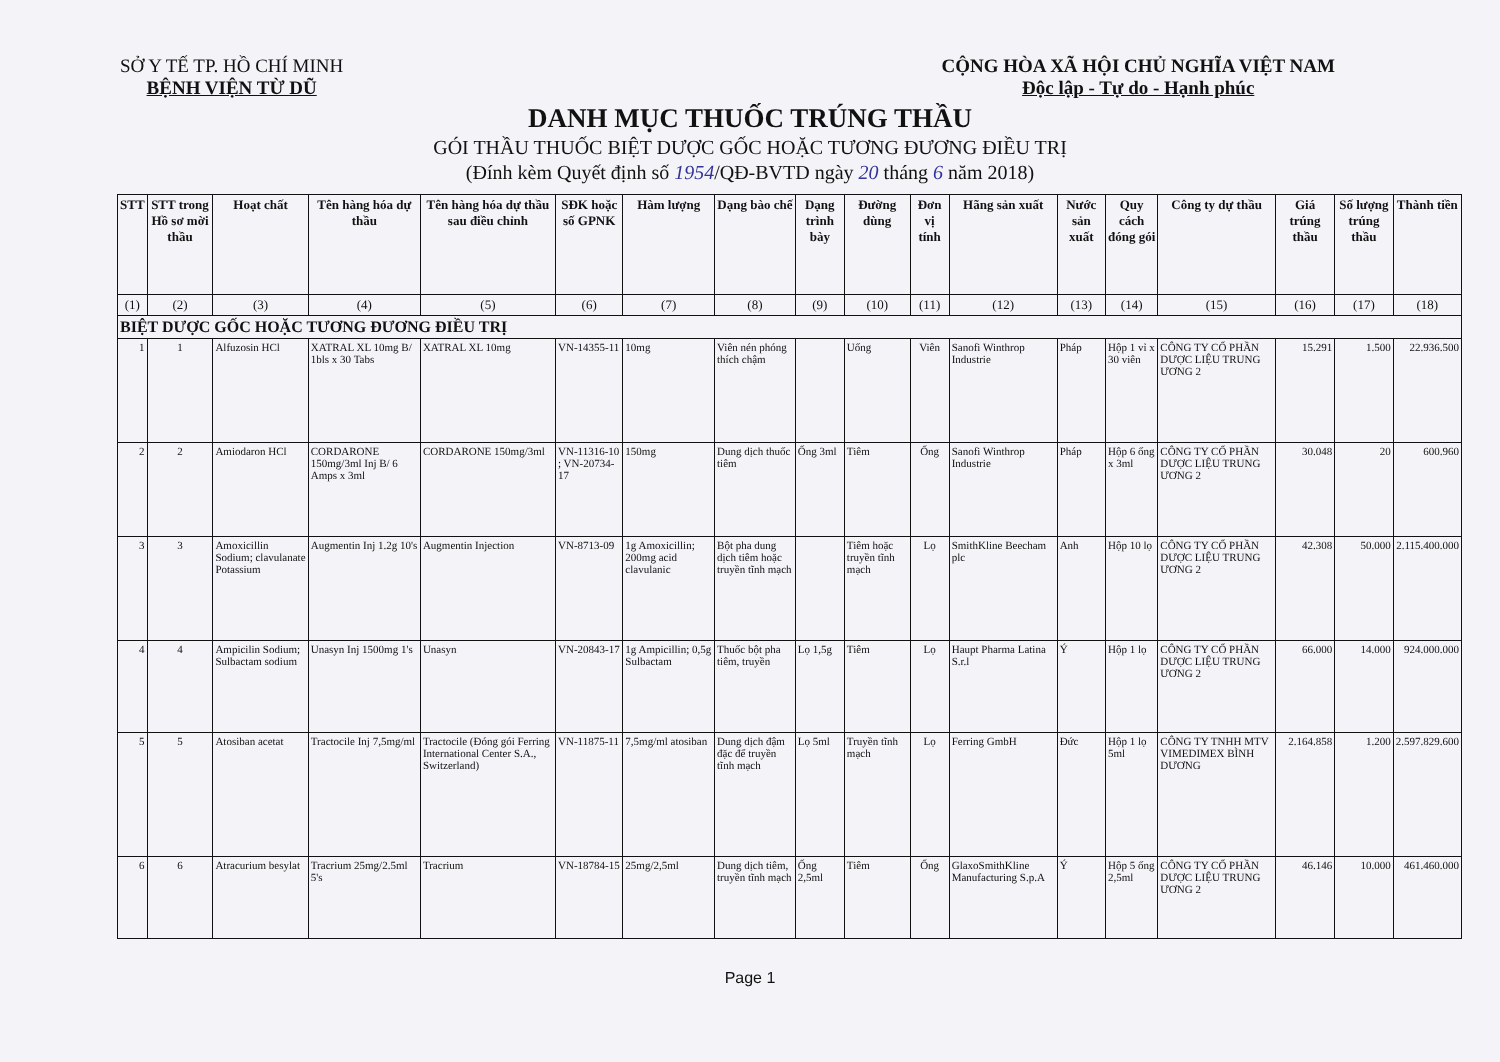SỞ Y TẾ TP. HỒ CHÍ MINH
BỆNH VIỆN TỪ DŨ
CỘNG HÒA XÃ HỘI CHỦ NGHĨA VIỆT NAM
Độc lập - Tự do - Hạnh phúc
DANH MỤC THUỐC TRÚNG THẦU
GÓI THẦU THUỐC BIỆT DƯỢC GỐC HOẶC TƯƠNG ĐƯƠNG ĐIỀU TRỊ
(Đính kèm Quyết định số 1954/QĐ-BVTD ngày 20 tháng 6 năm 2018)
| STT | STT trong Hồ sơ mời thầu | Hoạt chất | Tên hàng hóa dự thầu | Tên hàng hóa dự thầu sau điều chỉnh | SĐK hoặc số GPNK | Hàm lượng | Dạng bào chế | Dạng trình bày | Đường dùng | Đơn vị tính | Hãng sản xuất | Nước sản xuất | Quy cách đóng gói | Công ty dự thầu | Giá trúng thầu | Số lượng trúng thầu | Thành tiền |
| --- | --- | --- | --- | --- | --- | --- | --- | --- | --- | --- | --- | --- | --- | --- | --- | --- | --- |
| (1) | (2) | (3) | (4) | (5) | (6) | (7) | (8) | (9) | (10) | (11) | (12) | (13) | (14) | (15) | (16) | (17) | (18) |
| BIỆT DƯỢC GỐC HOẶC TƯƠNG ĐƯƠNG ĐIỀU TRỊ | | | | | | | | | | | | | | | | | |
| 1 | 1 | Alfuzosin HCl | XATRAL XL 10mg B/ 1bls x 30 Tabs | XATRAL XL 10mg | VN-14355-11 | 10mg | Viên nén phóng thích chậm | | Uống | Viên | Sanofi Winthrop Industrie | Pháp | Hộp 1 vỉ x 30 viên | CÔNG TY CỔ PHẦN DƯỢC LIỆU TRUNG ƯƠNG 2 | 15.291 | 1.500 | 22.936.500 |
| 2 | 2 | Amiodaron HCl | CORDARONE 150mg/3ml Inj B/ 6 Amps x 3ml | CORDARONE 150mg/3ml | VN-11316-10 ; VN-20734-17 | 150mg | Dung dịch thuốc tiêm | Ống 3ml | Tiêm | Ống | Sanofi Winthrop Industrie | Pháp | Hộp 6 ống x 3ml | CÔNG TY CỔ PHẦN DƯỢC LIỆU TRUNG ƯƠNG 2 | 30.048 | 20 | 600.960 |
| 3 | 3 | Amoxicillin Sodium; clavulanate Potassium | Augmentin Inj 1.2g 10's | Augmentin Injection | VN-8713-09 | 1g Amoxicillin; 200mg acid clavulanic | Bột pha dung dịch tiêm hoặc truyền tĩnh mạch | | Tiêm hoặc truyền tĩnh mạch | Lọ | SmithKline Beecham plc | Anh | Hộp 10 lọ | CÔNG TY CỔ PHẦN DƯỢC LIỆU TRUNG ƯƠNG 2 | 42.308 | 50.000 | 2.115.400.000 |
| 4 | 4 | Ampicilin Sodium; Sulbactam sodium | Unasyn Inj 1500mg 1's | Unasyn | VN-20843-17 | 1g Ampicillin; 0,5g Sulbactam | Thuốc bột pha tiêm, truyền | Lọ 1,5g | Tiêm | Lọ | Haupt Pharma Latina S.r.l | Ý | Hộp 1 lọ | CÔNG TY CỔ PHẦN DƯỢC LIỆU TRUNG ƯƠNG 2 | 66.000 | 14.000 | 924.000.000 |
| 5 | 5 | Atosiban acetat | Tractocile Inj 7,5mg/ml | Tractocile (Đóng gói Ferring International Center S.A., Switzerland) | VN-11875-11 | 7,5mg/ml atosiban | Dung dịch đậm đặc để truyền tĩnh mạch | Lọ 5ml | Truyền tĩnh mạch | Lọ | Ferring GmbH | Đức | Hộp 1 lọ 5ml | CÔNG TY TNHH MTV VIMEDIMEX BÌNH DƯƠNG | 2.164.858 | 1.200 | 2.597.829.600 |
| 6 | 6 | Atracurium besylat | Tracrium 25mg/2.5ml 5's | Tracrium | VN-18784-15 | 25mg/2,5ml | Dung dịch tiêm, truyền tĩnh mạch | Ống 2,5ml | Tiêm | Ống | GlaxoSmithKline Manufacturing S.p.A | Ý | Hộp 5 ống 2,5ml | CÔNG TY CỔ PHẦN DƯỢC LIỆU TRUNG ƯƠNG 2 | 46.146 | 10.000 | 461.460.000 |
Page 1